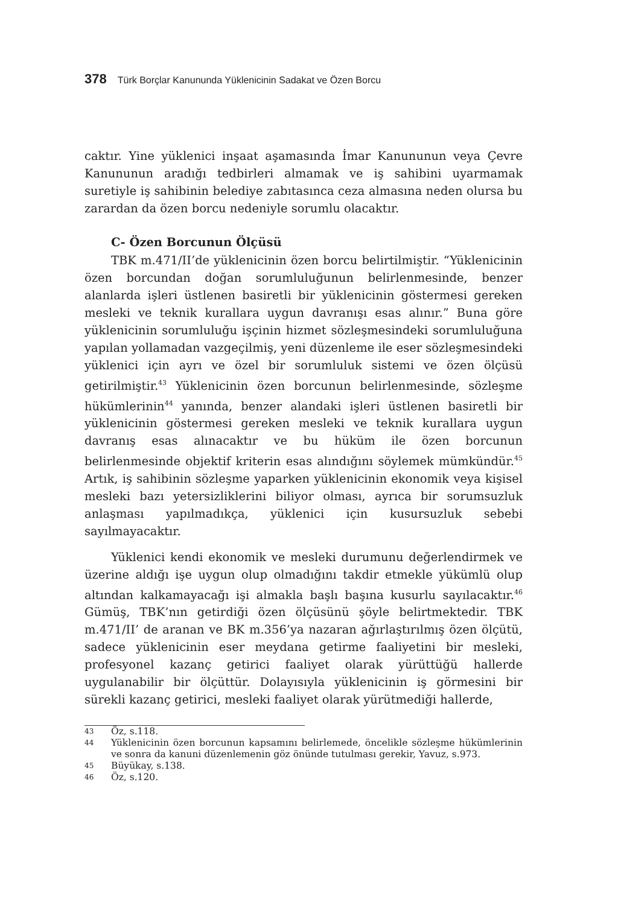378 Türk Borçlar Kanununda Yüklenicinin Sadakat ve Özen Borcu
caktır. Yine yüklenici inşaat aşamasında İmar Kanununun veya Çevre Kanununun aradığı tedbirleri almamak ve iş sahibini uyarmamak suretiyle iş sahibinin belediye zabıtasınca ceza almasına neden olursa bu zarardan da özen borcu nedeniyle sorumlu olacaktır.
C- Özen Borcunun Ölçüsü
TBK m.471/II’de yüklenicinin özen borcu belirtilmiştir. “Yüklenicinin özen borcundan doğan sorumluluğunun belirlenmesinde, benzer alanlarda işleri üstlenen basiretli bir yüklenicinin göstermesi gereken mesleki ve teknik kurallara uygun davranışı esas alınır.” Buna göre yüklenicinin sorumluluğu işçinin hizmet sözleşmesindeki sorumluluğuna yapılan yollamadan vazgeçilmiş, yeni düzenleme ile eser sözleşmesindeki yüklenici için ayrı ve özel bir sorumluluk sistemi ve özen ölçüsü getirilmiştir.<sup>43</sup> Yüklenicinin özen borcunun belirlenmesinde, sözleşme hükümlerinin<sup>44</sup> yanında, benzer alandaki işleri üstlenen basiretli bir yüklenicinin göstermesi gereken mesleki ve teknik kurallara uygun davranış esas alınacaktır ve bu hüküm ile özen borcunun belirlenmesinde objektif kriterin esas alındığını söylemek mümkündür.<sup>45</sup> Artık, iş sahibinin sözleşme yaparken yüklenicinin ekonomik veya kişisel mesleki bazı yetersizliklerini biliyor olması, ayrıca bir sorumsuzluk anlaşması yapılmadıkça, yüklenici için kusursuzluk sebebi sayılmayacaktır.
Yüklenici kendi ekonomik ve mesleki durumunu değerlendirmek ve üzerine aldığı işe uygun olup olmadığını takdir etmekle yükümlü olup altından kalkamayacağı işi almakla başlı başına kusurlu sayılacaktır.<sup>46</sup> Gümüş, TBK’nın getirdiği özen ölçüsünü şöyle belirtmektedir. TBK m.471/II’ de aranan ve BK m.356’ya nazaran ağırlaştırılmış özen ölçütü, sadece yüklenicinin eser meydana getirme faaliyetini bir mesleki, profesyonel kazanç getirici faaliyet olarak yürüttüğü hallerde uygulanabilir bir ölçüttür. Dolayısıyla yüklenicinin iş görmesini bir sürekli kazanç getirici, mesleki faaliyet olarak yürütmediği hallerde,
43
Öz, s.118.
44
Yüklenicinin özen borcunun kapsamını belirlemede, öncelikle sözleşme hükümlerinin ve sonra da kanuni düzenlemenin göz önünde tutulması gerekir, Yavuz, s.973.
45
Büyükay, s.138.
46
Öz, s.120.